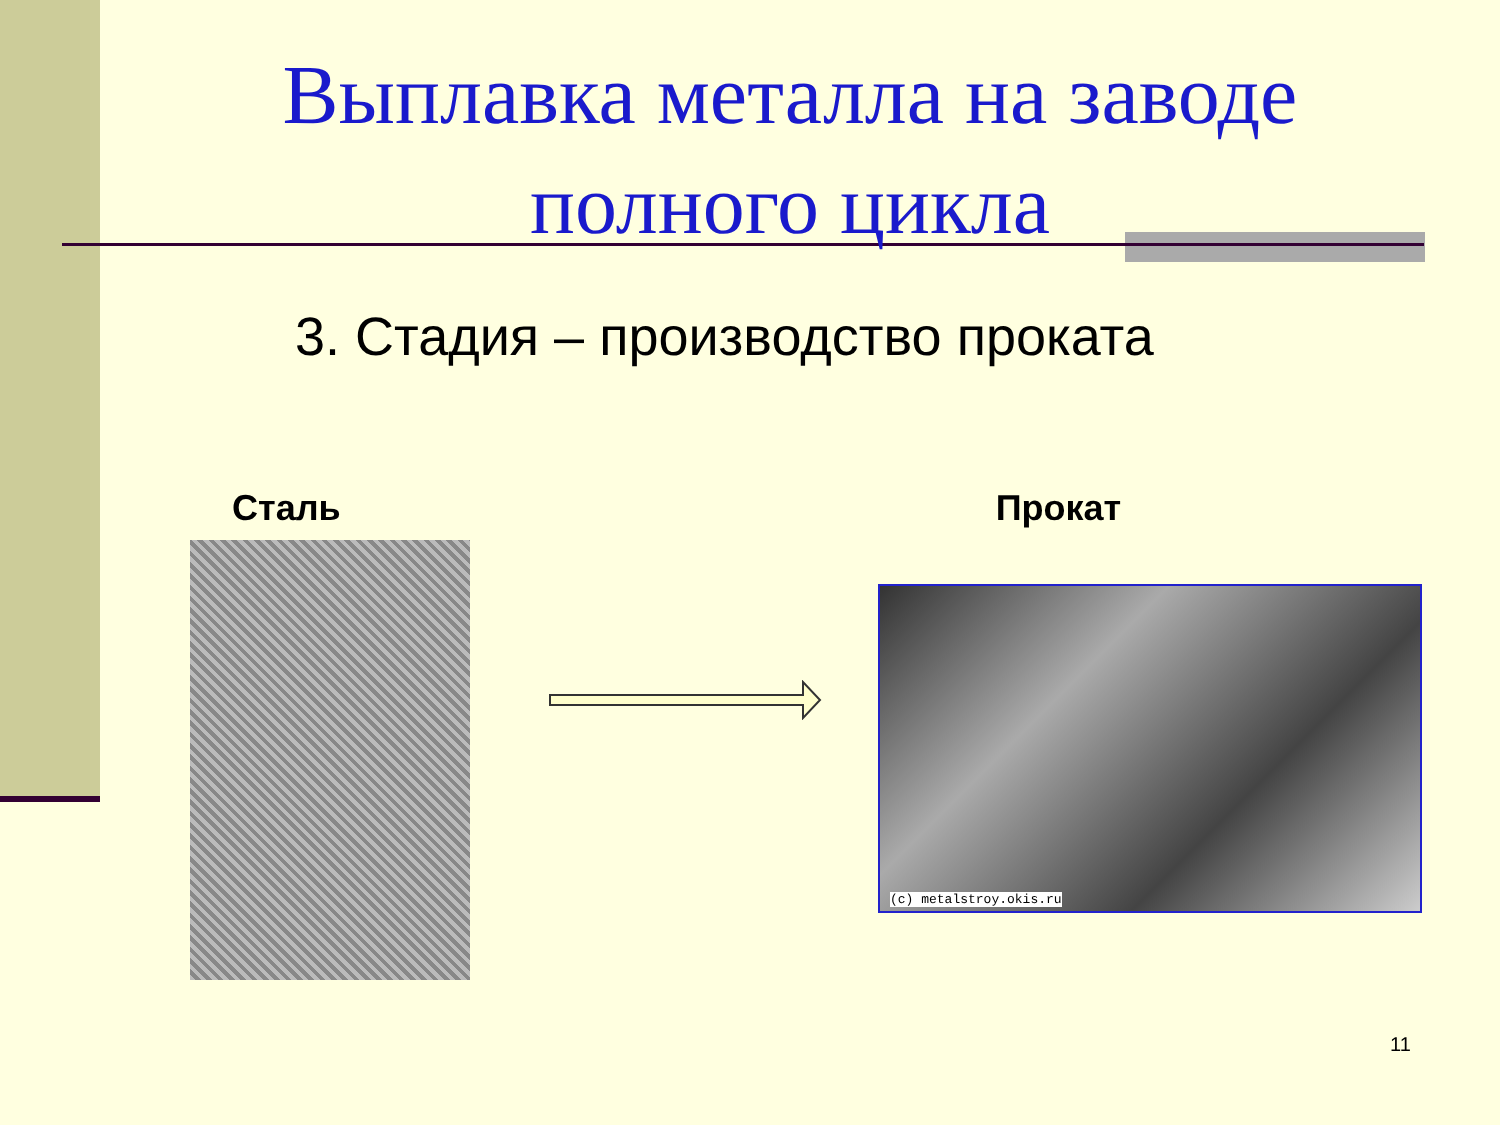Выплавка металла на заводе полного цикла
3. Стадия – производство проката
Сталь Прокат
(c) metalstroy.okis.ru
11